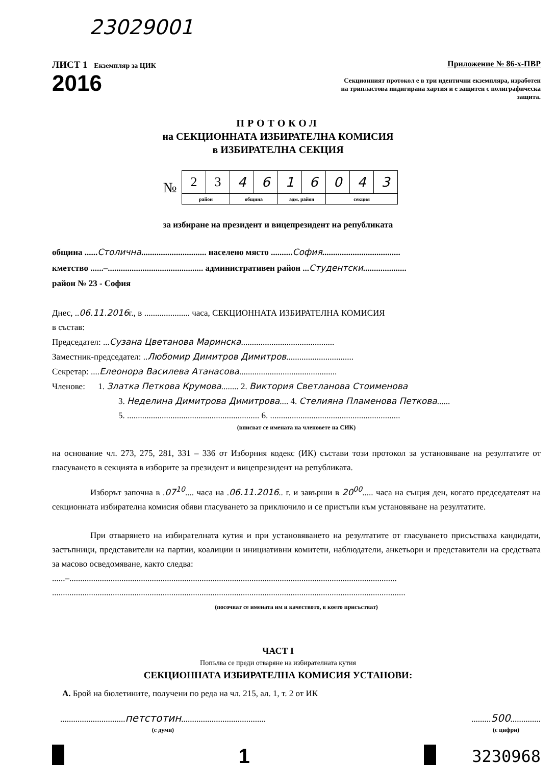23029001
ЛИСТ 1 Екземпляр за ЦИК
2016
Приложение № 86-х-ПВР
Секционният протокол е в три идентични екземпляра, изработен
на трипластова индигирана хартия и е защитен с полиграфическа
защита.
ПРОТОКОЛ
на СЕКЦИОННАТА ИЗБИРАТЕЛНА КОМИСИЯ
в ИЗБИРАТЕЛНА СЕКЦИЯ
| № | 2 | 3 | 4 | 6 | 1 | 6 | 0 | 4 | 3 |
| | район | | община | | адм. район | | секция | | |
за избиране на президент и вицепрезидент на републиката
община ......Столична.............................. населено място ..........София....................................
кметство ......–............................................ административен район ...Студентски....................
район № 23 - София
Днес, ..06.11.2016г., в ..................... часа, СЕКЦИОННАТА ИЗБИРАТЕЛНА КОМИСИЯ
в състав:
Председател: ...Сузана Цветанова Маринска...........................................
Заместник-председател: ..Любомир Димитров Димитров...............................
Секретар: ....Елеонора Василева Атанасова.............................................
Членове: 1. Златка Петкова Крумова........ 2. Виктория Светланова Стоименова
3. Неделина Димитрова Димитрова.... 4. Стелияна Пламенова Петкова......
5. ............................................................. 6. ............................................................
(вписват се имената на членовете на СИК)
на основание чл. 273, 275, 281, 331 – 336 от Изборния кодекс (ИК) състави този протокол за установяване на резултатите от гласуването в секцията в изборите за президент и вицепрезидент на републиката.
Изборът започна в .07<sup>10</sup>.... часа на .06.11.2016.. г. и завърши в 20<sup>00</sup>..... часа на същия ден, когато председателят на секционната избирателна комисия обяви гласуването за приключило и се пристъпи към установяване на резултатите.
При отварянето на избирателната кутия и при установяването на резултатите от гласуването присъстваха кандидати, застъпници, представители на партии, коалиции и инициативни комитети, наблюдатели, анкетьори и представители на средствата за масово осведомяване, както следва:
......–.......................................................................................................................................................
...................................................................................................................................................................
(посочват се имената им и качеството, в което присъстват)
ЧАСТ I
Попълва се преди отваряне на избирателната кутия
СЕКЦИОННАТА ИЗБИРАТЕЛНА КОМИСИЯ УСТАНОВИ:
А. Брой на бюлетините, получени по реда на чл. 215, ал. 1, т. 2 от ИК
..............................петстотин.......................................
(с думи)
.........500..............
(с цифри)
1
3230968